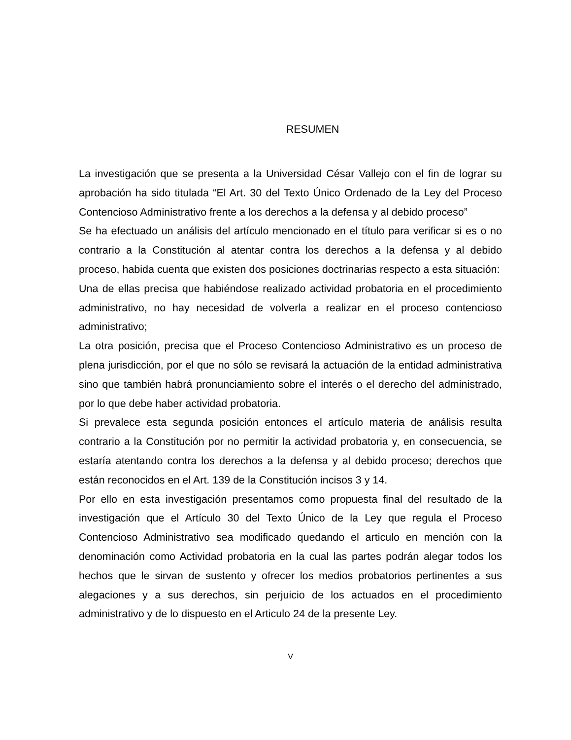RESUMEN
La investigación que se presenta a la Universidad César Vallejo con el fin de lograr su aprobación ha sido titulada “El Art. 30 del Texto Único Ordenado de la Ley del Proceso Contencioso Administrativo frente a los derechos a la defensa y al debido proceso”
Se ha efectuado un análisis del artículo mencionado en el título para verificar si es o no contrario a la Constitución al atentar contra los derechos a la defensa y al debido proceso, habida cuenta que existen dos posiciones doctrinarias respecto a esta situación:
Una de ellas precisa que habiéndose realizado actividad probatoria en el procedimiento administrativo, no hay necesidad de volverla a realizar en el proceso contencioso administrativo;
La otra posición, precisa que el Proceso Contencioso Administrativo es un proceso de plena jurisdicción, por el que no sólo se revisará la actuación de la entidad administrativa sino que también habrá pronunciamiento sobre el interés o el derecho del administrado, por lo que debe haber actividad probatoria.
Si prevalece esta segunda posición entonces el artículo materia de análisis resulta contrario a la Constitución por no permitir la actividad probatoria y, en consecuencia, se estaría atentando contra los derechos a la defensa y al debido proceso; derechos que están reconocidos en el Art. 139 de la Constitución incisos 3 y 14.
Por ello en esta investigación presentamos como propuesta final del resultado de la investigación que el Artículo 30 del Texto Único de la Ley que regula el Proceso Contencioso Administrativo sea modificado quedando el articulo en mención con la denominación como Actividad probatoria en la cual las partes podrán alegar todos los hechos que le sirvan de sustento y ofrecer los medios probatorios pertinentes a sus alegaciones y a sus derechos, sin perjuicio de los actuados en el procedimiento administrativo y de lo dispuesto en el Articulo 24 de la presente Ley.
V